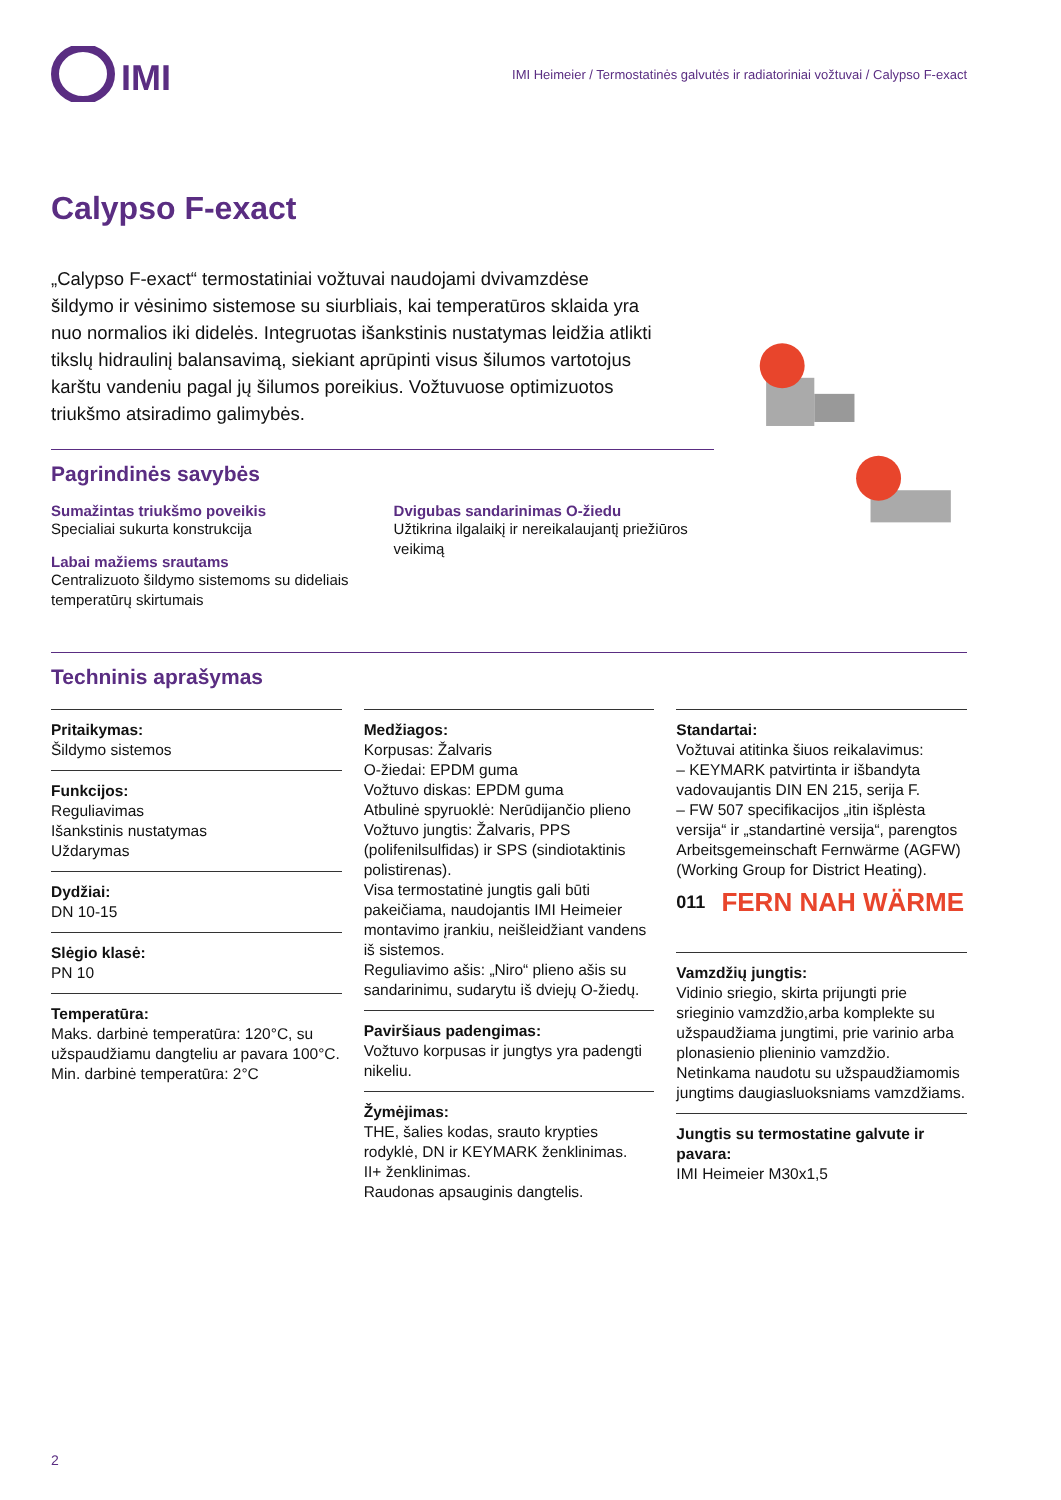IMI
IMI Heimeier / Termostatinės galvutės ir radiatoriniai vožtuvai / Calypso F-exact
Calypso F-exact
„Calypso F-exact“ termostatiniai vožtuvai naudojami dvivamzdėse šildymo ir vėsinimo sistemose su siurbliais, kai temperatūros sklaida yra nuo normalios iki didelės. Integruotas išankstinis nustatymas leidžia atlikti tikslų hidraulinį balansavimą, siekiant aprūpinti visus šilumos vartotojus karštu vandeniu pagal jų šilumos poreikius. Vožtuvuose optimizuotos triukšmo atsiradimo galimybės.
Pagrindinės savybės
Sumažintas triukšmo poveikis
Specialiai sukurta konstrukcija
Labai mažiems srautams
Centralizuoto šildymo sistemoms su dideliais temperatūrų skirtumais
Dvigubas sandarinimas O-žiedu
Užtikrina ilgalaikį ir nereikalaujantį priežiūros veikimą
Techninis aprašymas
Pritaikymas:
Šildymo sistemos
Funkcijos:
Reguliavimas
Išankstinis nustatymas
Uždarymas
Dydžiai:
DN 10-15
Slėgio klasė:
PN 10
Temperatūra:
Maks. darbinė temperatūra: 120°C, su užspaudžiamu dangteliu ar pavara 100°C.
Min. darbinė temperatūra: 2°C
Medžiagos:
Korpusas: Žalvaris
O-žiedai: EPDM guma
Vožtuvo diskas: EPDM guma
Atbulinė spyruoklė: Nerūdijančio plieno
Vožtuvo jungtis: Žalvaris, PPS (polifenilsulfidas) ir SPS (sindiotaktinis polistirenas).
Visa termostatinė jungtis gali būti pakeičiama, naudojantis IMI Heimeier montavimo įrankiu, neišleidžiant vandens iš sistemos.
Reguliavimo ašis: „Niro“ plieno ašis su sandarinimu, sudarytu iš dviejų O-žiedų.
Paviršiaus padengimas:
Vožtuvo korpusas ir jungtys yra padengti nikeliu.
Žymėjimas:
THE, šalies kodas, srauto krypties rodyklė, DN ir KEYMARK ženklinimas.
II+ ženklinimas.
Raudonas apsauginis dangtelis.
Standartai:
Vožtuvai atitinka šiuos reikalavimus:
– KEYMARK patvirtinta ir išbandyta vadovaujantis DIN EN 215, serija F.
– FW 507 specifikacijos „itin išplėsta versija“ ir „standartinė versija“, parengtos Arbeitsgemeinschaft Fernwärme (AGFW) (Working Group for District Heating).
011
FERN NAH WÄRME
Vamzdžių jungtis:
Vidinio sriegio, skirta prijungti prie srieginio vamzdžio,arba komplekte su užspaudžiama jungtimi, prie varinio arba plonasienio plieninio vamzdžio.
Netinkama naudotu su užspaudžiamomis jungtims daugiasluoksniams vamzdžiams.
Jungtis su termostatine galvute ir pavara:
IMI Heimeier M30x1,5
2